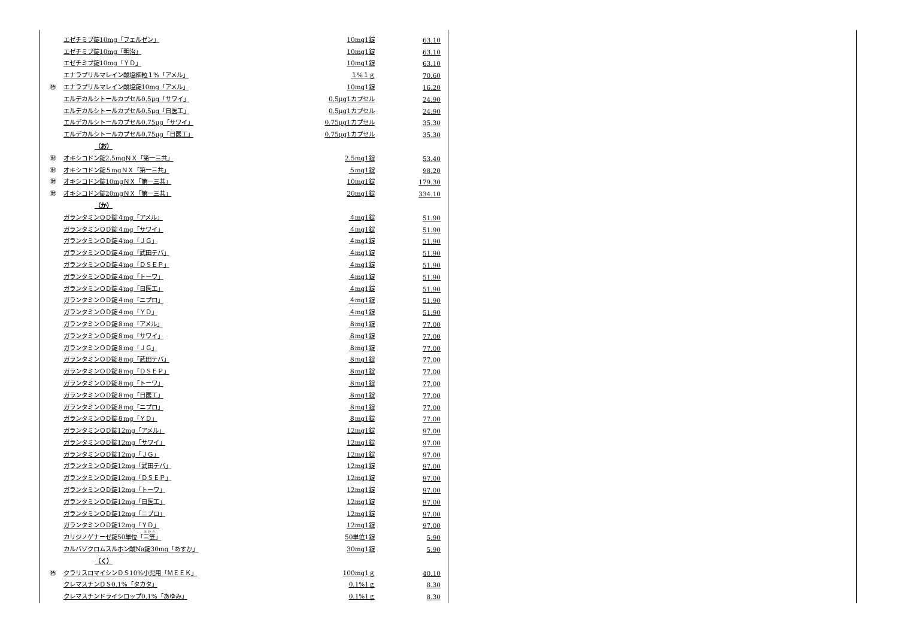| | エゼチミブ錠10mg「フェルゼン」 | 10mg1錠 | 63.10 |
| | エゼチミブ錠10mg「明治」 | 10mg1錠 | 63.10 |
| | エゼチミブ錠10mg「ＹＤ」 | 10mg1錠 | 63.10 |
| | エナラプリルマレイン酸塩細粒１%「アメル」 | １%１ｇ | 70.60 |
| ㊕ | エナラプリルマレイン酸塩錠10mg「アメル」 | 10mg1錠 | 16.20 |
| | エルデカルシトールカプセル0.5μg「サワイ」 | 0.5μg1カプセル | 24.90 |
| | エルデカルシトールカプセル0.5μg「日医工」 | 0.5μg1カプセル | 24.90 |
| | エルデカルシトールカプセル0.75μg「サワイ」 | 0.75μg1カプセル | 35.30 |
| | エルデカルシトールカプセル0.75μg「日医工」 | 0.75μg1カプセル | 35.30 |
| | （お） | | |
| ㊖ | オキシコドン錠2.5mgＮＸ「第一三共」 | 2.5mg1錠 | 53.40 |
| ㊖ | オキシコドン錠５mgＮＸ「第一三共」 | ５mg1錠 | 98.20 |
| ㊖ | オキシコドン錠10mgＮＸ「第一三共」 | 10mg1錠 | 179.30 |
| ㊖ | オキシコドン錠20mgＮＸ「第一三共」 | 20mg1錠 | 334.10 |
| | （か） | | |
| | ガランタミンＯＤ錠４mg「アメル」 | ４mg1錠 | 51.90 |
| | ガランタミンＯＤ錠４mg「サワイ」 | ４mg1錠 | 51.90 |
| | ガランタミンＯＤ錠４mg「ＪＧ」 | ４mg1錠 | 51.90 |
| | ガランタミンＯＤ錠４mg「武田テバ」 | ４mg1錠 | 51.90 |
| | ガランタミンＯＤ錠４mg「ＤＳＥＰ」 | ４mg1錠 | 51.90 |
| | ガランタミンＯＤ錠４mg「トーワ」 | ４mg1錠 | 51.90 |
| | ガランタミンＯＤ錠４mg「日医工」 | ４mg1錠 | 51.90 |
| | ガランタミンＯＤ錠４mg「ニプロ」 | ４mg1錠 | 51.90 |
| | ガランタミンＯＤ錠４mg「ＹＤ」 | ４mg1錠 | 51.90 |
| | ガランタミンＯＤ錠８mg「アメル」 | ８mg1錠 | 77.00 |
| | ガランタミンＯＤ錠８mg「サワイ」 | ８mg1錠 | 77.00 |
| | ガランタミンＯＤ錠８mg「ＪＧ」 | ８mg1錠 | 77.00 |
| | ガランタミンＯＤ錠８mg「武田テバ」 | ８mg1錠 | 77.00 |
| | ガランタミンＯＤ錠８mg「ＤＳＥＰ」 | ８mg1錠 | 77.00 |
| | ガランタミンＯＤ錠８mg「トーワ」 | ８mg1錠 | 77.00 |
| | ガランタミンＯＤ錠８mg「日医工」 | ８mg1錠 | 77.00 |
| | ガランタミンＯＤ錠８mg「ニプロ」 | ８mg1錠 | 77.00 |
| | ガランタミンＯＤ錠８mg「ＹＤ」 | ８mg1錠 | 77.00 |
| | ガランタミンＯＤ錠12mg「アメル」 | 12mg1錠 | 97.00 |
| | ガランタミンＯＤ錠12mg「サワイ」 | 12mg1錠 | 97.00 |
| | ガランタミンＯＤ錠12mg「ＪＧ」 | 12mg1錠 | 97.00 |
| | ガランタミンＯＤ錠12mg「武田テバ」 | 12mg1錠 | 97.00 |
| | ガランタミンＯＤ錠12mg「ＤＳＥＰ」 | 12mg1錠 | 97.00 |
| | ガランタミンＯＤ錠12mg「トーワ」 | 12mg1錠 | 97.00 |
| | ガランタミンＯＤ錠12mg「日医工」 | 12mg1錠 | 97.00 |
| | ガランタミンＯＤ錠12mg「ニプロ」 | 12mg1錠 | 97.00 |
| | ガランタミンＯＤ錠12mg「ＹＤ」 | 12mg1錠 | 97.00 |
| | カリジノゲナーゼ錠50単位「 三笠 」 | 50単位1錠 | 5.90 |
| | カルバゾクロムスルホン酸Na錠30mg「あすか」 | 30mg1錠 | 5.90 |
| | （く） | | |
| ㊕ | クラリスロマイシンＤＳ10%小児用「ＭＥＥＫ」 | 100mg1ｇ | 40.10 |
| | クレマスチンＤＳ0.1%「タカタ」 | 0.1%1ｇ | 8.30 |
| | クレマスチンドライシロップ0.1%「あゆみ」 | 0.1%1ｇ | 8.30 |